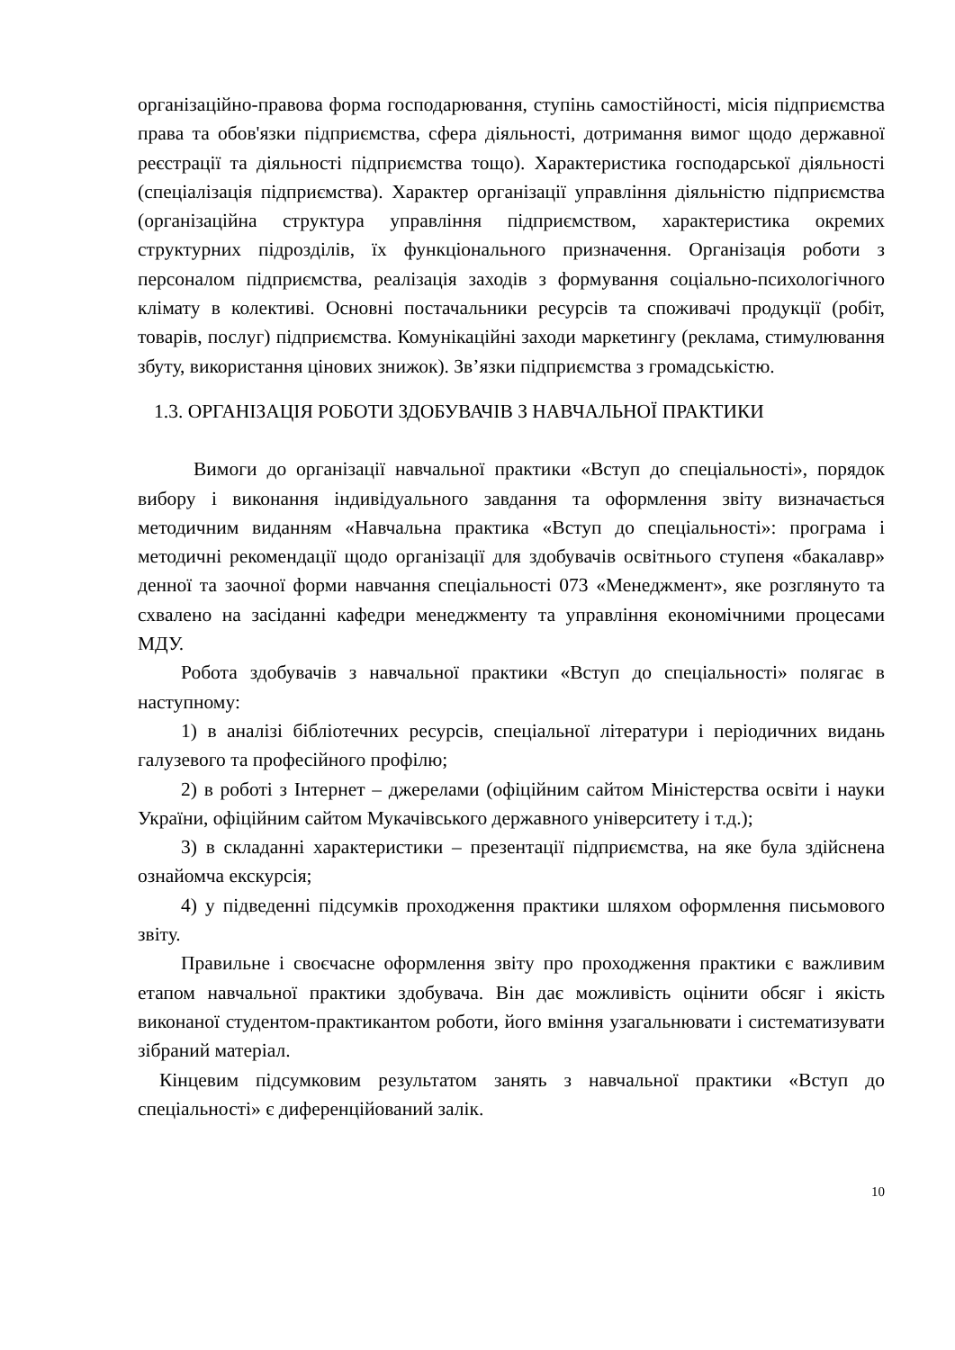організаційно-правова форма господарювання, ступінь самостійності, місія підприємства права та обов'язки підприємства, сфера діяльності, дотримання вимог щодо державної реєстрації та діяльності підприємства тощо). Характеристика господарської діяльності (спеціалізація підприємства). Характер організації управління діяльністю підприємства (організаційна структура управління підприємством, характеристика окремих структурних підрозділів, їх функціонального призначення. Організація роботи з персоналом підприємства, реалізація заходів з формування соціально-психологічного клімату в колективі. Основні постачальники ресурсів та споживачі продукції (робіт, товарів, послуг) підприємства. Комунікаційні заходи маркетингу (реклама, стимулювання збуту, використання цінових знижок). Зв’язки підприємства з громадськістю.
1.3. ОРГАНІЗАЦІЯ РОБОТИ ЗДОБУВАЧІВ З НАВЧАЛЬНОЇ ПРАКТИКИ
Вимоги до організації навчальної практики «Вступ до спеціальності», порядок вибору і виконання індивідуального завдання та оформлення звіту визначається методичним виданням «Навчальна практика «Вступ до спеціальності»: програма і методичні рекомендації щодо організації для здобувачів освітнього ступеня «бакалавр» денної та заочної форми навчання спеціальності 073 «Менеджмент», яке розглянуто та схвалено на засіданні кафедри менеджменту та управління економічними процесами МДУ.
Робота здобувачів з навчальної практики «Вступ до спеціальності» полягає в наступному:
1) в аналізі бібліотечних ресурсів, спеціальної літератури і періодичних видань галузевого та професійного профілю;
2) в роботі з Інтернет – джерелами (офіційним сайтом Міністерства освіти і науки України, офіційним сайтом Мукачівського державного університету і т.д.);
3) в складанні характеристики – презентації підприємства, на яке була здійснена ознайомча екскурсія;
4) у підведенні підсумків проходження практики шляхом оформлення письмового звіту.
Правильне і своєчасне оформлення звіту про проходження практики є важливим етапом навчальної практики здобувача. Він дає можливість оцінити обсяг і якість виконаної студентом-практикантом роботи, його вміння узагальнювати і систематизувати зібраний матеріал.
Кінцевим підсумковим результатом занять з навчальної практики «Вступ до спеціальності» є диференційований залік.
10